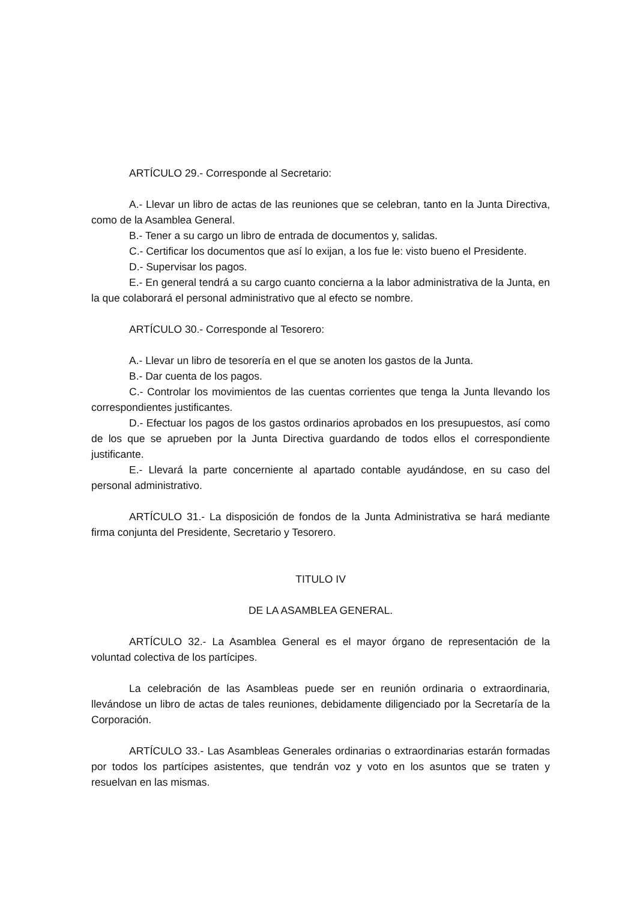ARTÍCULO 29.- Corresponde al Secretario:
A.- Llevar un libro de actas de las reuniones que se celebran, tanto en la Junta Directiva, como de la Asamblea General.
B.- Tener a su cargo un libro de entrada de documentos y, salidas.
C.- Certificar los documentos que así lo exijan, a los fue le: visto bueno el Presidente.
D.- Supervisar los pagos.
E.- En general tendrá a su cargo cuanto concierna a la labor administrativa de la Junta, en la que colaborará el personal administrativo que al efecto se nombre.
ARTÍCULO 30.- Corresponde al Tesorero:
A.- Llevar un libro de tesorería en el que se anoten los gastos de la Junta.
B.- Dar cuenta de los pagos.
C.- Controlar los movimientos de las cuentas corrientes que tenga la Junta llevando los correspondientes justificantes.
D.- Efectuar los pagos de los gastos ordinarios aprobados en los presupuestos, así como de los que se aprueben por la Junta Directiva guardando de todos ellos el correspondiente justificante.
E.- Llevará la parte concerniente al apartado contable ayudándose, en su caso del personal administrativo.
ARTÍCULO 31.- La disposición de fondos de la Junta Administrativa se hará mediante firma conjunta del Presidente, Secretario y Tesorero.
TITULO IV
DE LA ASAMBLEA GENERAL.
ARTÍCULO 32.- La Asamblea General es el mayor órgano de representación de la voluntad colectiva de los partícipes.
La celebración de las Asambleas puede ser en reunión ordinaria o extraordinaria, llevándose un libro de actas de tales reuniones, debidamente diligenciado por la Secretaría de la Corporación.
ARTÍCULO 33.- Las Asambleas Generales ordinarias o extraordinarias estarán formadas por todos los partícipes asistentes, que tendrán voz y voto en los asuntos que se traten y resuelvan en las mismas.